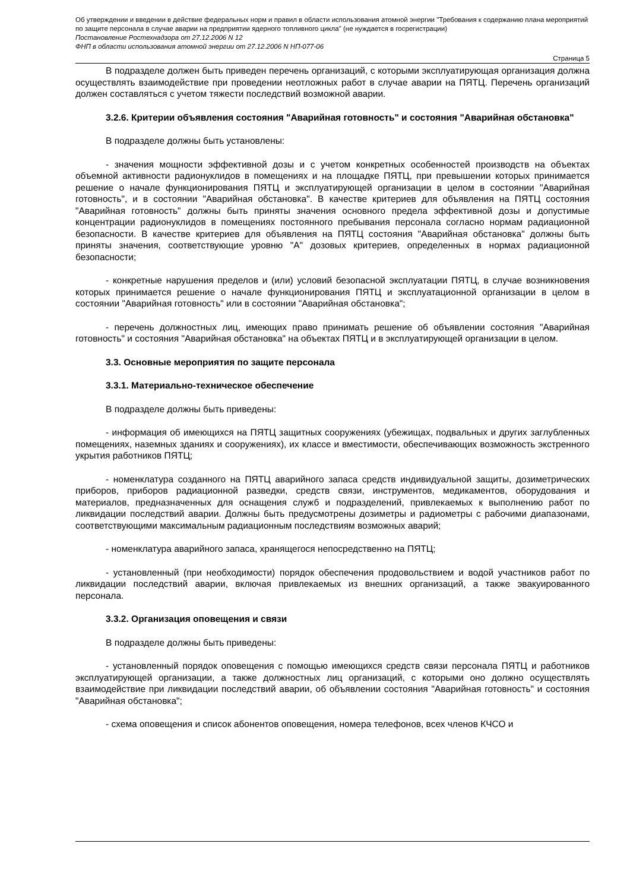Об утверждении и введении в действие федеральных норм и правил в области использования атомной энергии "Требования к содержанию плана мероприятий по защите персонала в случае аварии на предприятии ядерного топливного цикла" (не нуждается в госрегистрации)
Постановление Ростехнадзора от 27.12.2006 N 12
ФНП в области использования атомной энергии от 27.12.2006 N НП-077-06
Страница 5
В подразделе должен быть приведен перечень организаций, с которыми эксплуатирующая организация должна осуществлять взаимодействие при проведении неотложных работ в случае аварии на ПЯТЦ. Перечень организаций должен составляться с учетом тяжести последствий возможной аварии.
3.2.6. Критерии объявления состояния "Аварийная готовность" и состояния "Аварийная обстановка"
В подразделе должны быть установлены:
- значения мощности эффективной дозы и с учетом конкретных особенностей производств на объектах объемной активности радионуклидов в помещениях и на площадке ПЯТЦ, при превышении которых принимается решение о начале функционирования ПЯТЦ и эксплуатирующей организации в целом в состоянии "Аварийная готовность", и в состоянии "Аварийная обстановка". В качестве критериев для объявления на ПЯТЦ состояния "Аварийная готовность" должны быть приняты значения основного предела эффективной дозы и допустимые концентрации радионуклидов в помещениях постоянного пребывания персонала согласно нормам радиационной безопасности. В качестве критериев для объявления на ПЯТЦ состояния "Аварийная обстановка" должны быть приняты значения, соответствующие уровню "А" дозовых критериев, определенных в нормах радиационной безопасности;
- конкретные нарушения пределов и (или) условий безопасной эксплуатации ПЯТЦ, в случае возникновения которых принимается решение о начале функционирования ПЯТЦ и эксплуатационной организации в целом в состоянии "Аварийная готовность" или в состоянии "Аварийная обстановка";
- перечень должностных лиц, имеющих право принимать решение об объявлении состояния "Аварийная готовность" и состояния "Аварийная обстановка" на объектах ПЯТЦ и в эксплуатирующей организации в целом.
3.3. Основные мероприятия по защите персонала
3.3.1. Материально-техническое обеспечение
В подразделе должны быть приведены:
- информация об имеющихся на ПЯТЦ защитных сооружениях (убежищах, подвальных и других заглубленных помещениях, наземных зданиях и сооружениях), их классе и вместимости, обеспечивающих возможность экстренного укрытия работников ПЯТЦ;
- номенклатура созданного на ПЯТЦ аварийного запаса средств индивидуальной защиты, дозиметрических приборов, приборов радиационной разведки, средств связи, инструментов, медикаментов, оборудования и материалов, предназначенных для оснащения служб и подразделений, привлекаемых к выполнению работ по ликвидации последствий аварии. Должны быть предусмотрены дозиметры и радиометры с рабочими диапазонами, соответствующими максимальным радиационным последствиям возможных аварий;
- номенклатура аварийного запаса, хранящегося непосредственно на ПЯТЦ;
- установленный (при необходимости) порядок обеспечения продовольствием и водой участников работ по ликвидации последствий аварии, включая привлекаемых из внешних организаций, а также эвакуированного персонала.
3.3.2. Организация оповещения и связи
В подразделе должны быть приведены:
- установленный порядок оповещения с помощью имеющихся средств связи персонала ПЯТЦ и работников эксплуатирующей организации, а также должностных лиц организаций, с которыми оно должно осуществлять взаимодействие при ликвидации последствий аварии, об объявлении состояния "Аварийная готовность" и состояния "Аварийная обстановка";
- схема оповещения и список абонентов оповещения, номера телефонов, всех членов КЧСО и